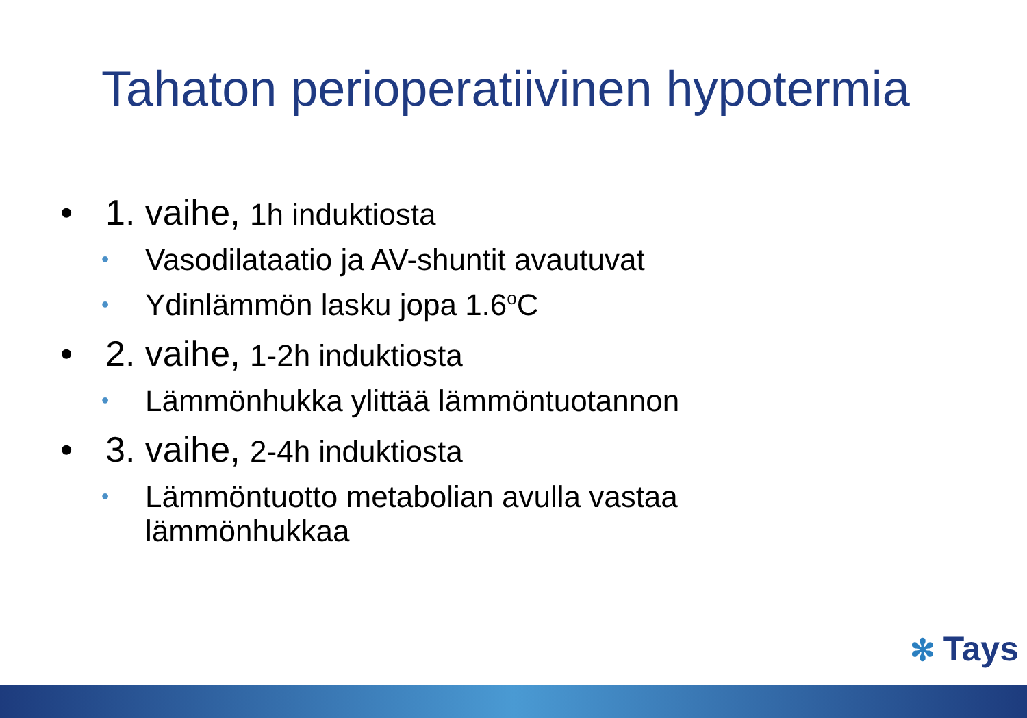Tahaton perioperatiivinen hypotermia
• 1. vaihe, 1h induktiosta
•
Vasodilataatio ja AV-shuntit avautuvat
•
Ydinlämmön lasku jopa 1.6<sup>o</sup>C
• 2. vaihe, 1-2h induktiosta
•
Lämmönhukka ylittää lämmöntuotannon
• 3. vaihe, 2-4h induktiosta
•
Lämmöntuotto metabolian avulla vastaa
lämmönhukkaa
✻ Tays